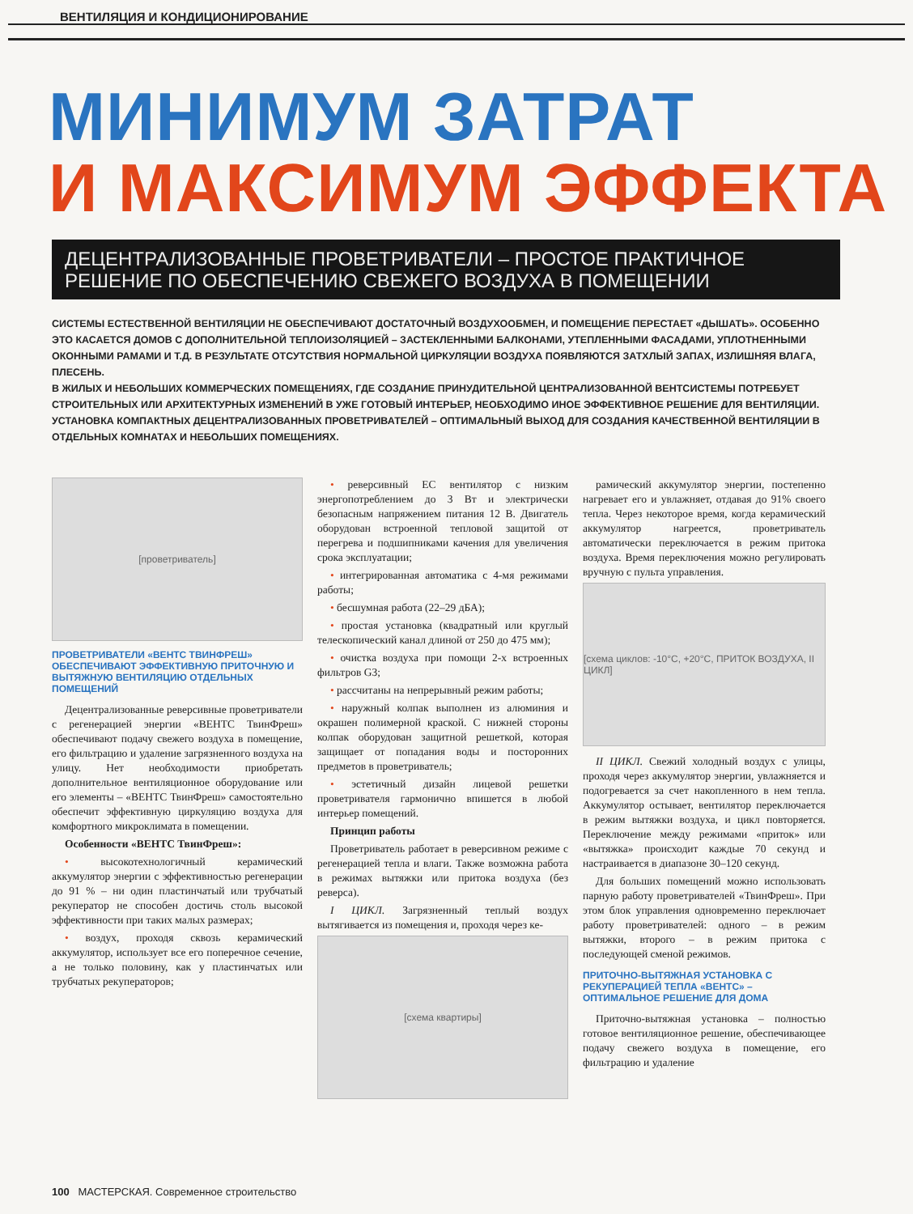ВЕНТИЛЯЦИЯ И КОНДИЦИОНИРОВАНИЕ
МИНИМУМ ЗАТРАТ
И МАКСИМУМ ЭФФЕКТА
ДЕЦЕНТРАЛИЗОВАННЫЕ ПРОВЕТРИВАТЕЛИ – ПРОСТОЕ ПРАКТИЧНОЕ РЕШЕНИЕ ПО ОБЕСПЕЧЕНИЮ СВЕЖЕГО ВОЗДУХА В ПОМЕЩЕНИИ
СИСТЕМЫ ЕСТЕСТВЕННОЙ ВЕНТИЛЯЦИИ НЕ ОБЕСПЕЧИВАЮТ ДОСТАТОЧНЫЙ ВОЗДУХООБМЕН, И ПОМЕЩЕНИЕ ПЕРЕСТАЕТ «ДЫШАТЬ». ОСОБЕННО ЭТО КАСАЕТСЯ ДОМОВ С ДОПОЛНИТЕЛЬНОЙ ТЕПЛОИЗОЛЯЦИЕЙ – ЗАСТЕКЛЕННЫМИ БАЛКОНАМИ, УТЕПЛЕННЫМИ ФАСАДАМИ, УПЛОТНЕННЫМИ ОКОННЫМИ РАМАМИ И Т.Д. В РЕЗУЛЬТАТЕ ОТСУТСТВИЯ НОРМАЛЬНОЙ ЦИРКУЛЯЦИИ ВОЗДУХА ПОЯВЛЯЮТСЯ ЗАТХЛЫЙ ЗАПАХ, ИЗЛИШНЯЯ ВЛАГА, ПЛЕСЕНЬ.
В ЖИЛЫХ И НЕБОЛЬШИХ КОММЕРЧЕСКИХ ПОМЕЩЕНИЯХ, ГДЕ СОЗДАНИЕ ПРИНУДИТЕЛЬНОЙ ЦЕНТРАЛИЗОВАННОЙ ВЕНТСИСТЕМЫ ПОТРЕБУЕТ СТРОИТЕЛЬНЫХ ИЛИ АРХИТЕКТУРНЫХ ИЗМЕНЕНИЙ В УЖЕ ГОТОВЫЙ ИНТЕРЬЕР, НЕОБХОДИМО ИНОЕ ЭФФЕКТИВНОЕ РЕШЕНИЕ ДЛЯ ВЕНТИЛЯЦИИ.
УСТАНОВКА КОМПАКТНЫХ ДЕЦЕНТРАЛИЗОВАННЫХ ПРОВЕТРИВАТЕЛЕЙ – ОПТИМАЛЬНЫЙ ВЫХОД ДЛЯ СОЗДАНИЯ КАЧЕСТВЕННОЙ ВЕНТИЛЯЦИИ В ОТДЕЛЬНЫХ КОМНАТАХ И НЕБОЛЬШИХ ПОМЕЩЕНИЯХ.
[проветриватель]
ПРОВЕТРИВАТЕЛИ «ВЕНТС ТВИНФРЕШ» ОБЕСПЕЧИВАЮТ ЭФФЕКТИВНУЮ ПРИТОЧНУЮ И ВЫТЯЖНУЮ ВЕНТИЛЯЦИЮ ОТДЕЛЬНЫХ ПОМЕЩЕНИЙ
Децентрализованные реверсивные проветриватели с регенерацией энергии «ВЕНТС ТвинФреш» обеспечивают подачу свежего воздуха в помещение, его фильтрацию и удаление загрязненного воздуха на улицу. Нет необходимости приобретать дополнительное вентиляционное оборудование или его элементы – «ВЕНТС ТвинФреш» самостоятельно обеспечит эффективную циркуляцию воздуха для комфортного микроклимата в помещении.
Особенности «ВЕНТС ТвинФреш»:
• высокотехнологичный керамический аккумулятор энергии с эффективностью регенерации до 91 % – ни один пластинчатый или трубчатый рекуператор не способен достичь столь высокой эффективности при таких малых размерах;
• воздух, проходя сквозь керамический аккумулятор, использует все его поперечное сечение, а не только половину, как у пластинчатых или трубчатых рекуператоров;
• реверсивный ЕС вентилятор с низким энергопотреблением до 3 Вт и электрически безопасным напряжением питания 12 В. Двигатель оборудован встроенной тепловой защитой от перегрева и подшипниками качения для увеличения срока эксплуатации;
• интегрированная автоматика с 4-мя режимами работы;
• бесшумная работа (22–29 дБА);
• простая установка (квадратный или круглый телескопический канал длиной от 250 до 475 мм);
• очистка воздуха при помощи 2-х встроенных фильтров G3;
• рассчитаны на непрерывный режим работы;
• наружный колпак выполнен из алюминия и окрашен полимерной краской. С нижней стороны колпак оборудован защитной решеткой, которая защищает от попадания воды и посторонних предметов в проветриватель;
• эстетичный дизайн лицевой решетки проветривателя гармонично впишется в любой интерьер помещений.
Принцип работы
Проветриватель работает в реверсивном режиме с регенерацией тепла и влаги. Также возможна работа в режимах вытяжки или притока воздуха (без реверса).
I ЦИКЛ. Загрязненный теплый воздух вытягивается из помещения и, проходя через ке-
[схема квартиры]
рамический аккумулятор энергии, постепенно нагревает его и увлажняет, отдавая до 91% своего тепла. Через некоторое время, когда керамический аккумулятор нагреется, проветриватель автоматически переключается в режим притока воздуха. Время переключения можно регулировать вручную с пульта управления.
[схема циклов: -10°C, +20°C, ПРИТОК ВОЗДУХА, II ЦИКЛ]
II ЦИКЛ. Свежий холодный воздух с улицы, проходя через аккумулятор энергии, увлажняется и подогревается за счет накопленного в нем тепла. Аккумулятор остывает, вентилятор переключается в режим вытяжки воздуха, и цикл повторяется. Переключение между режимами «приток» или «вытяжка» происходит каждые 70 секунд и настраивается в диапазоне 30–120 секунд.
Для больших помещений можно использовать парную работу проветривателей «ТвинФреш». При этом блок управления одновременно переключает работу проветривателей: одного – в режим вытяжки, второго – в режим притока с последующей сменой режимов.
ПРИТОЧНО-ВЫТЯЖНАЯ УСТАНОВКА С РЕКУПЕРАЦИЕЙ ТЕПЛА «ВЕНТС» – ОПТИМАЛЬНОЕ РЕШЕНИЕ ДЛЯ ДОМА
Приточно-вытяжная установка – полностью готовое вентиляционное решение, обеспечивающее подачу свежего воздуха в помещение, его фильтрацию и удаление
100 МАСТЕРСКАЯ. Современное строительство